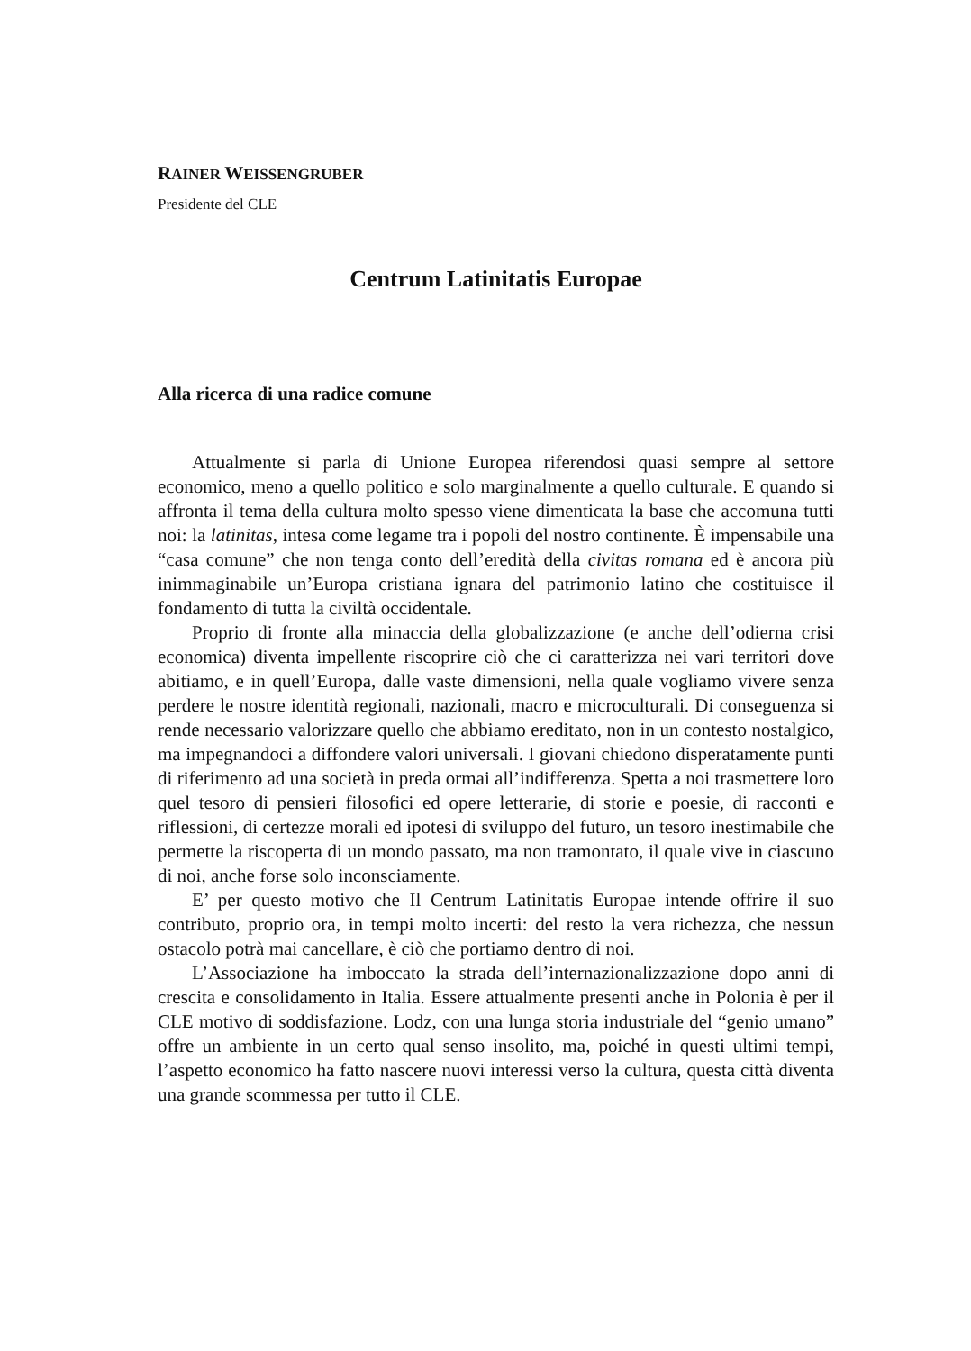RAINER WEISSENGRUBER
Presidente del CLE
Centrum Latinitatis Europae
Alla ricerca di una radice comune
Attualmente si parla di Unione Europea riferendosi quasi sempre al settore economico, meno a quello politico e solo marginalmente a quello culturale. E quando si affronta il tema della cultura molto spesso viene dimenticata la base che accomuna tutti noi: la latinitas, intesa come legame tra i popoli del nostro continente. È impensabile una “casa comune” che non tenga conto dell’eredità della civitas romana ed è ancora più inimmaginabile un’Europa cristiana ignara del patrimonio latino che costituisce il fondamento di tutta la civiltà occidentale.
Proprio di fronte alla minaccia della globalizzazione (e anche dell’odierna crisi economica) diventa impellente riscoprire ciò che ci caratterizza nei vari territori dove abitiamo, e in quell’Europa, dalle vaste dimensioni, nella quale vogliamo vivere senza perdere le nostre identità regionali, nazionali, macro e microculturali. Di conseguenza si rende necessario valorizzare quello che abbiamo ereditato, non in un contesto nostalgico, ma impegnandoci a diffondere valori universali. I giovani chiedono disperatamente punti di riferimento ad una società in preda ormai all’indifferenza. Spetta a noi trasmettere loro quel tesoro di pensieri filosofici ed opere letterarie, di storie e poesie, di racconti e riflessioni, di certezze morali ed ipotesi di sviluppo del futuro, un tesoro inestimabile che permette la riscoperta di un mondo passato, ma non tramontato, il quale vive in ciascuno di noi, anche forse solo inconsciamente.
E’ per questo motivo che Il Centrum Latinitatis Europae intende offrire il suo contributo, proprio ora, in tempi molto incerti: del resto la vera richezza, che nessun ostacolo potrà mai cancellare, è ciò che portiamo dentro di noi.
L’Associazione ha imboccato la strada dell’internazionalizzazione dopo anni di crescita e consolidamento in Italia. Essere attualmente presenti anche in Polonia è per il CLE motivo di soddisfazione. Lodz, con una lunga storia industriale del “genio umano” offre un ambiente in un certo qual senso insolito, ma, poiché in questi ultimi tempi, l’aspetto economico ha fatto nascere nuovi interessi verso la cultura, questa città diventa una grande scommessa per tutto il CLE.